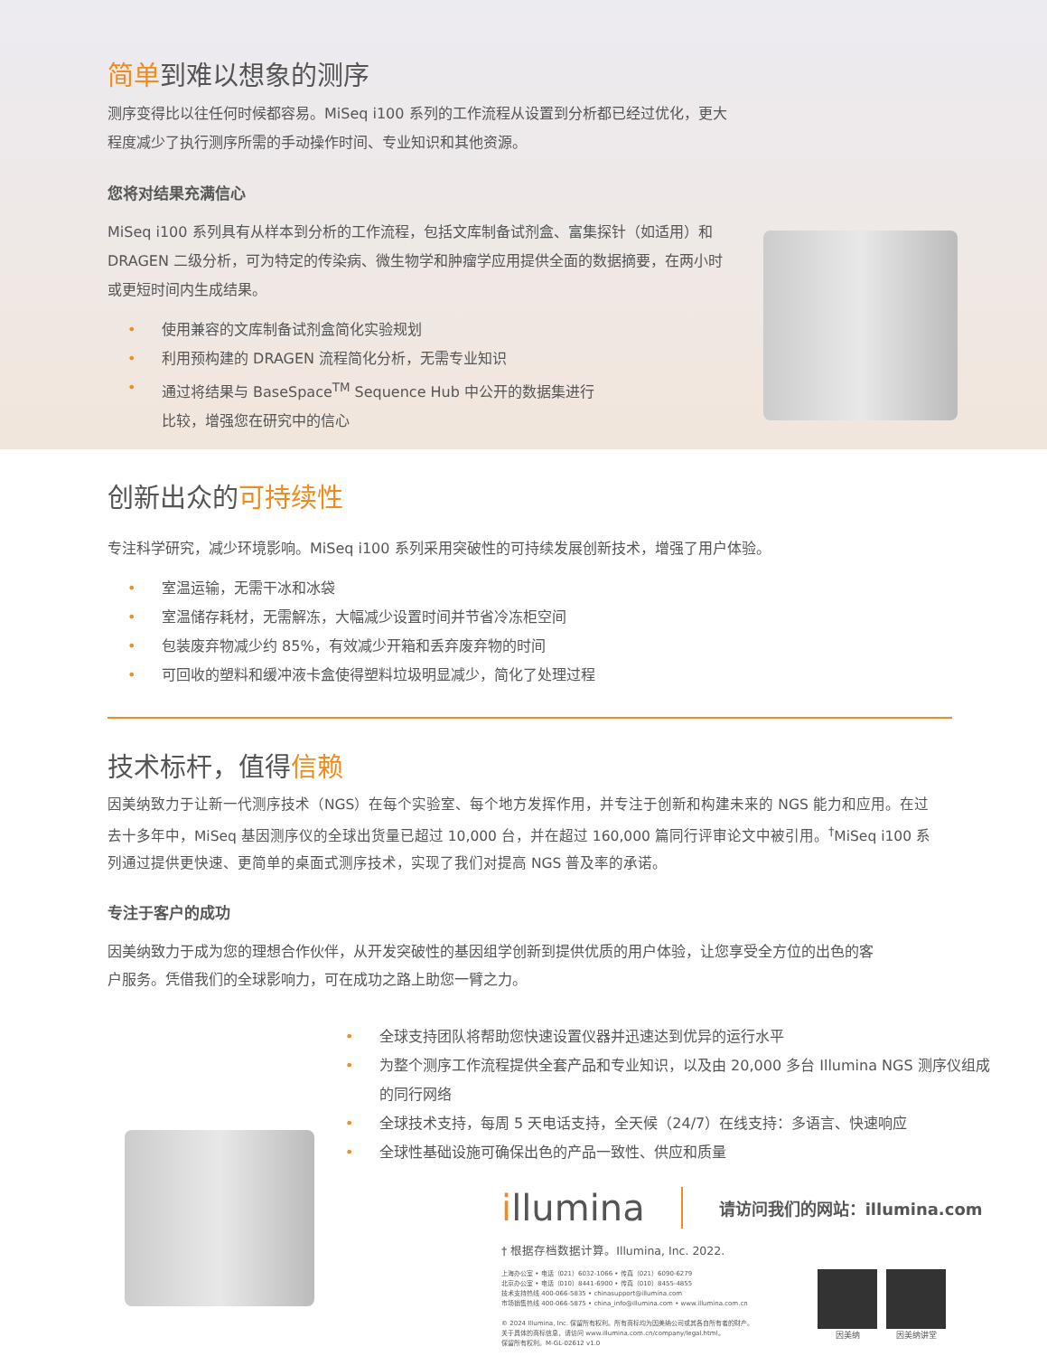简单到难以想象的测序
测序变得比以往任何时候都容易。MiSeq i100 系列的工作流程从设置到分析都已经过优化，更大程度减少了执行测序所需的手动操作时间、专业知识和其他资源。
您将对结果充满信心
MiSeq i100 系列具有从样本到分析的工作流程，包括文库制备试剂盒、富集探针（如适用）和 DRAGEN 二级分析，可为特定的传染病、微生物学和肿瘤学应用提供全面的数据摘要，在两小时或更短时间内生成结果。
• 使用兼容的文库制备试剂盒简化实验规划
• 利用预构建的 DRAGEN 流程简化分析，无需专业知识
• 通过将结果与 BaseSpace<sup>TM</sup> Sequence Hub 中公开的数据集进行比较，增强您在研究中的信心
创新出众的可持续性
专注科学研究，减少环境影响。MiSeq i100 系列采用突破性的可持续发展创新技术，增强了用户体验。
• 室温运输，无需干冰和冰袋
• 室温储存耗材，无需解冻，大幅减少设置时间并节省冷冻柜空间
• 包装废弃物减少约 85%，有效减少开箱和丢弃废弃物的时间
• 可回收的塑料和缓冲液卡盒使得塑料垃圾明显减少，简化了处理过程
技术标杆，值得信赖
因美纳致力于让新一代测序技术（NGS）在每个实验室、每个地方发挥作用，并专注于创新和构建未来的 NGS 能力和应用。在过去十多年中，MiSeq 基因测序仪的全球出货量已超过 10,000 台，并在超过 160,000 篇同行评审论文中被引用。<sup>†</sup>MiSeq i100 系列通过提供更快速、更简单的桌面式测序技术，实现了我们对提高 NGS 普及率的承诺。
专注于客户的成功
因美纳致力于成为您的理想合作伙伴，从开发突破性的基因组学创新到提供优质的用户体验，让您享受全方位的出色的客户服务。凭借我们的全球影响力，可在成功之路上助您一臂之力。
• 全球支持团队将帮助您快速设置仪器并迅速达到优异的运行水平
• 为整个测序工作流程提供全套产品和专业知识，以及由 20,000 多台 Illumina NGS 测序仪组成的同行网络
• 全球技术支持，每周 5 天电话支持，全天候（24/7）在线支持：多语言、快速响应
• 全球性基础设施可确保出色的产品一致性、供应和质量
illumina
请访问我们的网站：illumina.com
† 根据存档数据计算。Illumina, Inc. 2022.
上海办公室 • 电话（021）6032-1066 • 传真（021）6090-6279
北京办公室 • 电话（010）8441-6900 • 传真（010）8455-4855
技术支持热线 400-066-5835 • chinasupport@illumina.com
市场销售热线 400-066-5875 • china_info@illumina.com • www.illumina.com.cn
© 2024 Illumina, Inc. 保留所有权利。所有商标均为因美纳公司或其各自所有者的财产。
关于具体的商标信息，请访问 www.illumina.com.cn/company/legal.html。
保留所有权利。M-GL-02612 v1.0
因美纳 因美纳讲堂